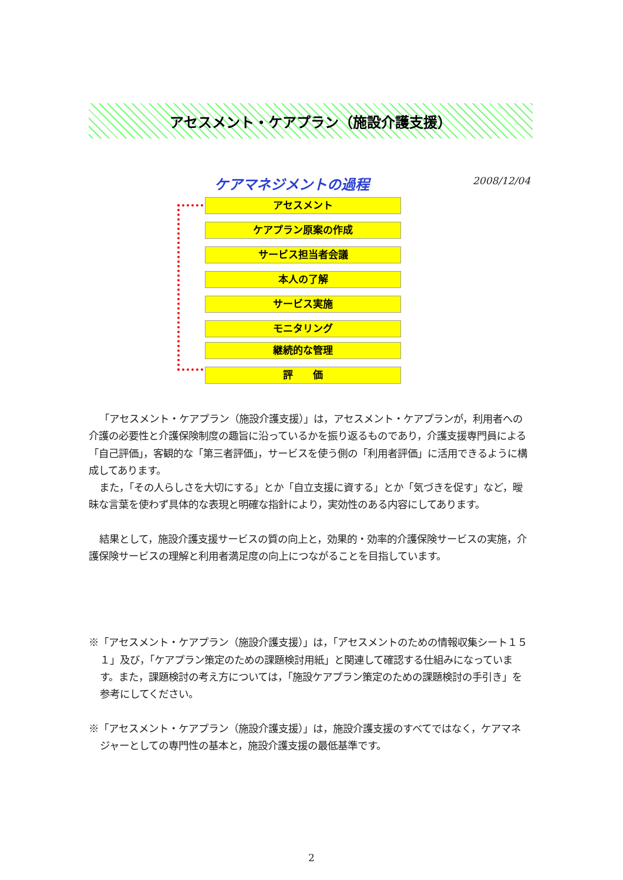アセスメント・ケアプラン（施設介護支援）
ケアマネジメントの過程 2008/12/04
アセスメント
ケアプラン原案の作成
サービス担当者会議
本人の了解
サービス実施
モニタリング
継続的な管理
評　　価
「アセスメント・ケアプラン（施設介護支援）」は，アセスメント・ケアプランが，利用者への介護の必要性と介護保険制度の趣旨に沿っているかを振り返るものであり，介護支援専門員による「自己評価」，客観的な「第三者評価」，サービスを使う側の「利用者評価」に活用できるように構成してあります。
また，「その人らしさを大切にする」とか「自立支援に資する」とか「気づきを促す」など，曖昧な言葉を使わず具体的な表現と明確な指針により，実効性のある内容にしてあります。
結果として，施設介護支援サービスの質の向上と，効果的・効率的介護保険サービスの実施，介護保険サービスの理解と利用者満足度の向上につながることを目指しています。
※「アセスメント・ケアプラン（施設介護支援）」は，「アセスメントのための情報収集シート１５１」及び，「ケアプラン策定のための課題検討用紙」と関連して確認する仕組みになっています。また，課題検討の考え方については，「施設ケアプラン策定のための課題検討の手引き」を参考にしてください。
※「アセスメント・ケアプラン（施設介護支援）」は，施設介護支援のすべてではなく，ケアマネジャーとしての専門性の基本と，施設介護支援の最低基準です。
2